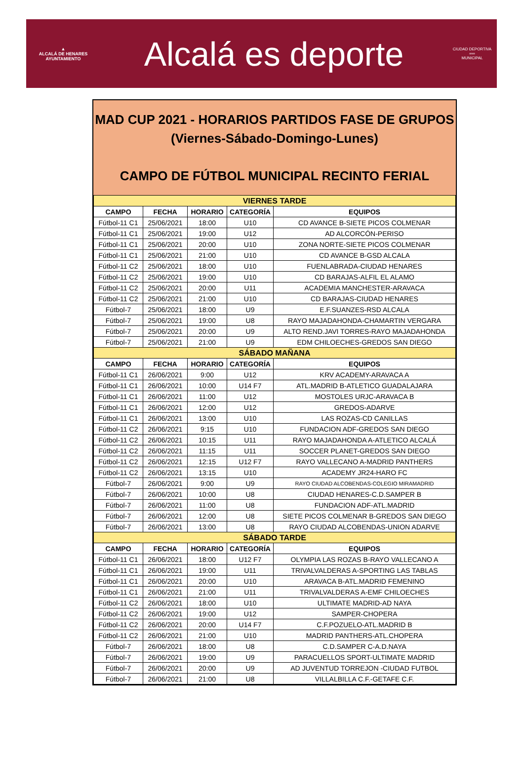▲
ALCALÁ DE HENARES
AYUNTAMIENTO
Alcalá es deporte
CIUDAD DEPORTIVA
∞∞
MUNICIPAL
MAD CUP 2021 - HORARIOS PARTIDOS FASE DE GRUPOS
(Viernes-Sábado-Domingo-Lunes)
CAMPO DE FÚTBOL MUNICIPAL RECINTO FERIAL
| VIERNES TARDE | | | | |
| CAMPO | FECHA | HORARIO | CATEGORÍA | EQUIPOS |
| Fútbol-11 C1 | 25/06/2021 | 18:00 | U10 | CD AVANCE B-SIETE PICOS COLMENAR |
| Fútbol-11 C1 | 25/06/2021 | 19:00 | U12 | AD ALCORCÓN-PERISO |
| Fútbol-11 C1 | 25/06/2021 | 20:00 | U10 | ZONA NORTE-SIETE PICOS COLMENAR |
| Fútbol-11 C1 | 25/06/2021 | 21:00 | U10 | CD AVANCE B-GSD ALCALA |
| Fútbol-11 C2 | 25/06/2021 | 18:00 | U10 | FUENLABRADA-CIUDAD HENARES |
| Fútbol-11 C2 | 25/06/2021 | 19:00 | U10 | CD BARAJAS-ALFIL EL ALAMO |
| Fútbol-11 C2 | 25/06/2021 | 20:00 | U11 | ACADEMIA MANCHESTER-ARAVACA |
| Fútbol-11 C2 | 25/06/2021 | 21:00 | U10 | CD BARAJAS-CIUDAD HENARES |
| Fútbol-7 | 25/06/2021 | 18:00 | U9 | E.F.SUANZES-RSD ALCALA |
| Fútbol-7 | 25/06/2021 | 19:00 | U8 | RAYO MAJADAHONDA-CHAMARTIN VERGARA |
| Fútbol-7 | 25/06/2021 | 20:00 | U9 | ALTO REND.JAVI TORRES-RAYO MAJADAHONDA |
| Fútbol-7 | 25/06/2021 | 21:00 | U9 | EDM CHILOECHES-GREDOS SAN DIEGO |
| SÁBADO MAÑANA | | | | |
| CAMPO | FECHA | HORARIO | CATEGORÍA | EQUIPOS |
| Fútbol-11 C1 | 26/06/2021 | 9:00 | U12 | KRV ACADEMY-ARAVACA A |
| Fútbol-11 C1 | 26/06/2021 | 10:00 | U14 F7 | ATL.MADRID B-ATLETICO GUADALAJARA |
| Fútbol-11 C1 | 26/06/2021 | 11:00 | U12 | MOSTOLES URJC-ARAVACA B |
| Fútbol-11 C1 | 26/06/2021 | 12:00 | U12 | GREDOS-ADARVE |
| Fútbol-11 C1 | 26/06/2021 | 13:00 | U10 | LAS ROZAS-CD CANILLAS |
| Fútbol-11 C2 | 26/06/2021 | 9:15 | U10 | FUNDACION ADF-GREDOS SAN DIEGO |
| Fútbol-11 C2 | 26/06/2021 | 10:15 | U11 | RAYO MAJADAHONDA A-ATLETICO ALCALÁ |
| Fútbol-11 C2 | 26/06/2021 | 11:15 | U11 | SOCCER PLANET-GREDOS SAN DIEGO |
| Fútbol-11 C2 | 26/06/2021 | 12:15 | U12 F7 | RAYO VALLECANO A-MADRID PANTHERS |
| Fútbol-11 C2 | 26/06/2021 | 13:15 | U10 | ACADEMY JR24-HARO FC |
| Fútbol-7 | 26/06/2021 | 9:00 | U9 | RAYO CIUDAD ALCOBENDAS-COLEGIO MIRAMADRID |
| Fútbol-7 | 26/06/2021 | 10:00 | U8 | CIUDAD HENARES-C.D.SAMPER B |
| Fútbol-7 | 26/06/2021 | 11:00 | U8 | FUNDACION ADF-ATL.MADRID |
| Fútbol-7 | 26/06/2021 | 12:00 | U8 | SIETE PICOS COLMENAR B-GREDOS SAN DIEGO |
| Fútbol-7 | 26/06/2021 | 13:00 | U8 | RAYO CIUDAD ALCOBENDAS-UNION ADARVE |
| SÁBADO TARDE | | | | |
| CAMPO | FECHA | HORARIO | CATEGORÍA | EQUIPOS |
| Fútbol-11 C1 | 26/06/2021 | 18:00 | U12 F7 | OLYMPIA LAS ROZAS B-RAYO VALLECANO A |
| Fútbol-11 C1 | 26/06/2021 | 19:00 | U11 | TRIVALVALDERAS A-SPORTING LAS TABLAS |
| Fútbol-11 C1 | 26/06/2021 | 20:00 | U10 | ARAVACA B-ATL.MADRID FEMENINO |
| Fútbol-11 C1 | 26/06/2021 | 21:00 | U11 | TRIVALVALDERAS A-EMF CHILOECHES |
| Fútbol-11 C2 | 26/06/2021 | 18:00 | U10 | ULTIMATE MADRID-AD NAYA |
| Fútbol-11 C2 | 26/06/2021 | 19:00 | U12 | SAMPER-CHOPERA |
| Fútbol-11 C2 | 26/06/2021 | 20:00 | U14 F7 | C.F.POZUELO-ATL.MADRID B |
| Fútbol-11 C2 | 26/06/2021 | 21:00 | U10 | MADRID PANTHERS-ATL.CHOPERA |
| Fútbol-7 | 26/06/2021 | 18:00 | U8 | C.D.SAMPER C-A.D.NAYA |
| Fútbol-7 | 26/06/2021 | 19:00 | U9 | PARACUELLOS SPORT-ULTIMATE MADRID |
| Fútbol-7 | 26/06/2021 | 20:00 | U9 | AD JUVENTUD TORREJON -CIUDAD FUTBOL |
| Fútbol-7 | 26/06/2021 | 21:00 | U8 | VILLALBILLA C.F.-GETAFE C.F. |